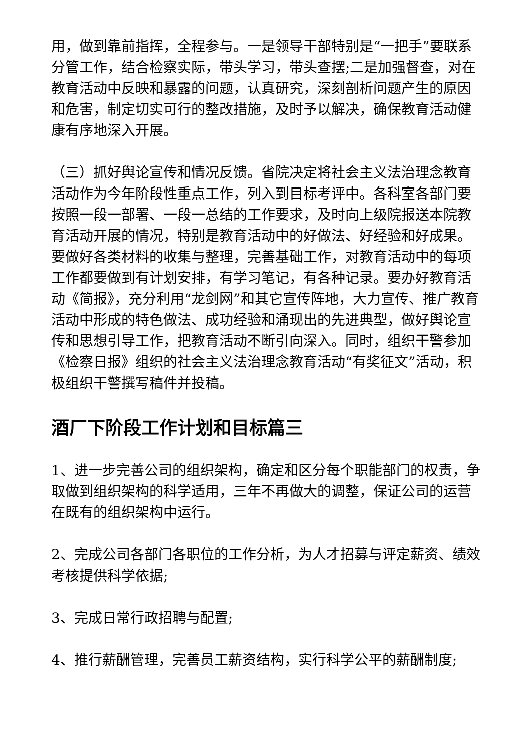用，做到靠前指挥，全程参与。一是领导干部特别是“一把手”要联系分管工作，结合检察实际，带头学习，带头查摆;二是加强督查，对在教育活动中反映和暴露的问题，认真研究，深刻剖析问题产生的原因和危害，制定切实可行的整改措施，及时予以解决，确保教育活动健康有序地深入开展。
（三）抓好舆论宣传和情况反馈。省院决定将社会主义法治理念教育活动作为今年阶段性重点工作，列入到目标考评中。各科室各部门要按照一段一部署、一段一总结的工作要求，及时向上级院报送本院教育活动开展的情况，特别是教育活动中的好做法、好经验和好成果。要做好各类材料的收集与整理，完善基础工作，对教育活动中的每项工作都要做到有计划安排，有学习笔记，有各种记录。要办好教育活动《简报》，充分利用“龙剑网”和其它宣传阵地，大力宣传、推广教育活动中形成的特色做法、成功经验和涌现出的先进典型，做好舆论宣传和思想引导工作，把教育活动不断引向深入。同时，组织干警参加《检察日报》组织的社会主义法治理念教育活动“有奖征文”活动，积极组织干警撰写稿件并投稿。
酒厂下阶段工作计划和目标篇三
1、进一步完善公司的组织架构，确定和区分每个职能部门的权责，争取做到组织架构的科学适用，三年不再做大的调整，保证公司的运营在既有的组织架构中运行。
2、完成公司各部门各职位的工作分析，为人才招募与评定薪资、绩效考核提供科学依据;
3、完成日常行政招聘与配置;
4、推行薪酬管理，完善员工薪资结构，实行科学公平的薪酬制度;